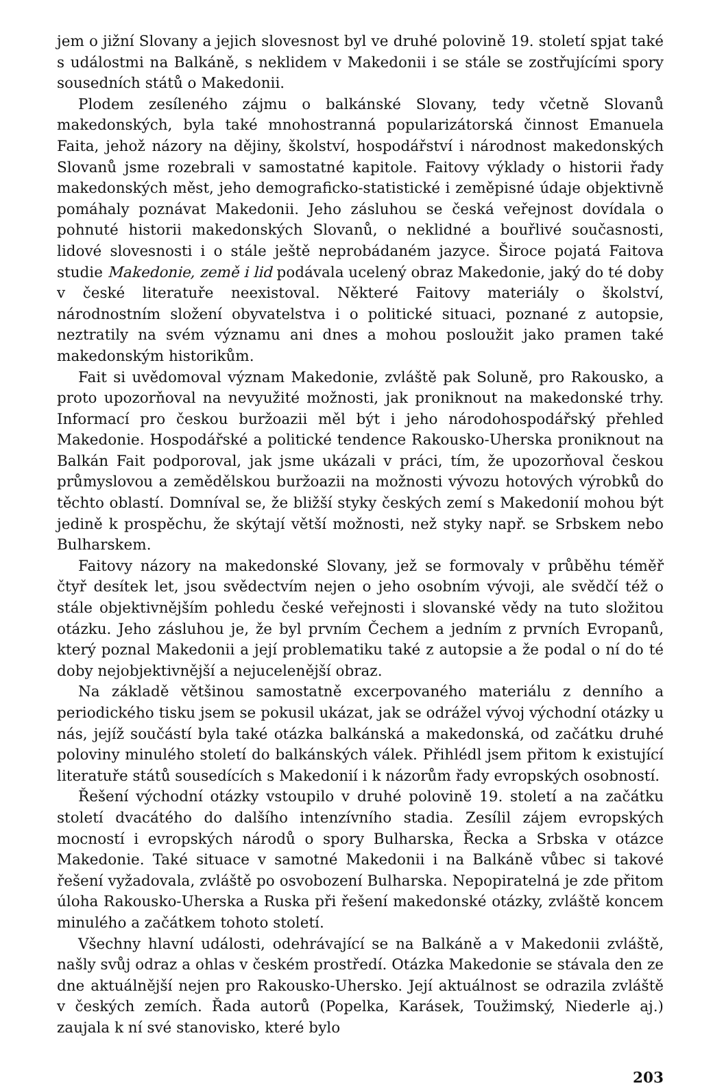jem o jižní Slovany a jejich slovesnost byl ve druhé polovině 19. století spjat také s událostmi na Balkáně, s neklidem v Makedonii i se stále se zostřujícími spory sousedních států o Makedonii.
Plodem zesíleného zájmu o balkánské Slovany, tedy včetně Slovanů makedonských, byla také mnohostranná popularizátorská činnost Emanuela Faita, jehož názory na dějiny, školství, hospodářství i národnost makedonských Slovanů jsme rozebrali v samostatné kapitole. Faitovy výklady o historii řady makedonských měst, jeho demograficko-statistické i zeměpisné údaje objektivně pomáhaly poznávat Makedonii. Jeho zásluhou se česká veřejnost dovídala o pohnuté historii makedonských Slovanů, o neklidné a bouřlivé současnosti, lidové slovesnosti i o stále ještě neprobádaném jazyce. Široce pojatá Faitova studie Makedonie, země i lid podávala ucelený obraz Makedonie, jaký do té doby v české literatuře neexistoval. Některé Faitovy materiály o školství, národnostním složení obyvatelstva i o politické situaci, poznané z autopsie, neztratily na svém významu ani dnes a mohou posloužit jako pramen také makedonským historikům.
Fait si uvědomoval význam Makedonie, zvláště pak Soluně, pro Rakousko, a proto upozorňoval na nevyužité možnosti, jak proniknout na makedonské trhy. Informací pro českou buržoazii měl být i jeho národohospodářský přehled Makedonie. Hospodářské a politické tendence Rakousko-Uherska proniknout na Balkán Fait podporoval, jak jsme ukázali v práci, tím, že upozorňoval českou průmyslovou a zemědělskou buržoazii na možnosti vývozu hotových výrobků do těchto oblastí. Domníval se, že bližší styky českých zemí s Makedonií mohou být jedině k prospěchu, že skýtají větší možnosti, než styky např. se Srbskem nebo Bulharskem.
Faitovy názory na makedonské Slovany, jež se formovaly v průběhu téměř čtyř desítek let, jsou svědectvím nejen o jeho osobním vývoji, ale svědčí též o stále objektivnějším pohledu české veřejnosti i slovanské vědy na tuto složitou otázku. Jeho zásluhou je, že byl prvním Čechem a jedním z prvních Evropanů, který poznal Makedonii a její problematiku také z autopsie a že podal o ní do té doby nejobjektivnější a nejucelenější obraz.
Na základě většinou samostatně excerpovaného materiálu z denního a periodického tisku jsem se pokusil ukázat, jak se odrážel vývoj východní otázky u nás, jejíž součástí byla také otázka balkánská a makedonská, od začátku druhé poloviny minulého století do balkánských válek. Přihlédl jsem přitom k existující literatuře států sousedících s Makedonií i k názorům řady evropských osobností.
Řešení východní otázky vstoupilo v druhé polovině 19. století a na začátku století dvacátého do dalšího intenzívního stadia. Zesílil zájem evropských mocností i evropských národů o spory Bulharska, Řecka a Srbska v otázce Makedonie. Také situace v samotné Makedonii i na Balkáně vůbec si takové řešení vyžadovala, zvláště po osvobození Bulharska. Nepopiratelná je zde přitom úloha Rakousko-Uherska a Ruska při řešení makedonské otázky, zvláště koncem minulého a začátkem tohoto století.
Všechny hlavní události, odehrávající se na Balkáně a v Makedonii zvláště, našly svůj odraz a ohlas v českém prostředí. Otázka Makedonie se stávala den ze dne aktuálnější nejen pro Rakousko-Uhersko. Její aktuálnost se odrazila zvláště v českých zemích. Řada autorů (Popelka, Karásek, Toužimský, Niederle aj.) zaujala k ní své stanovisko, které bylo
203